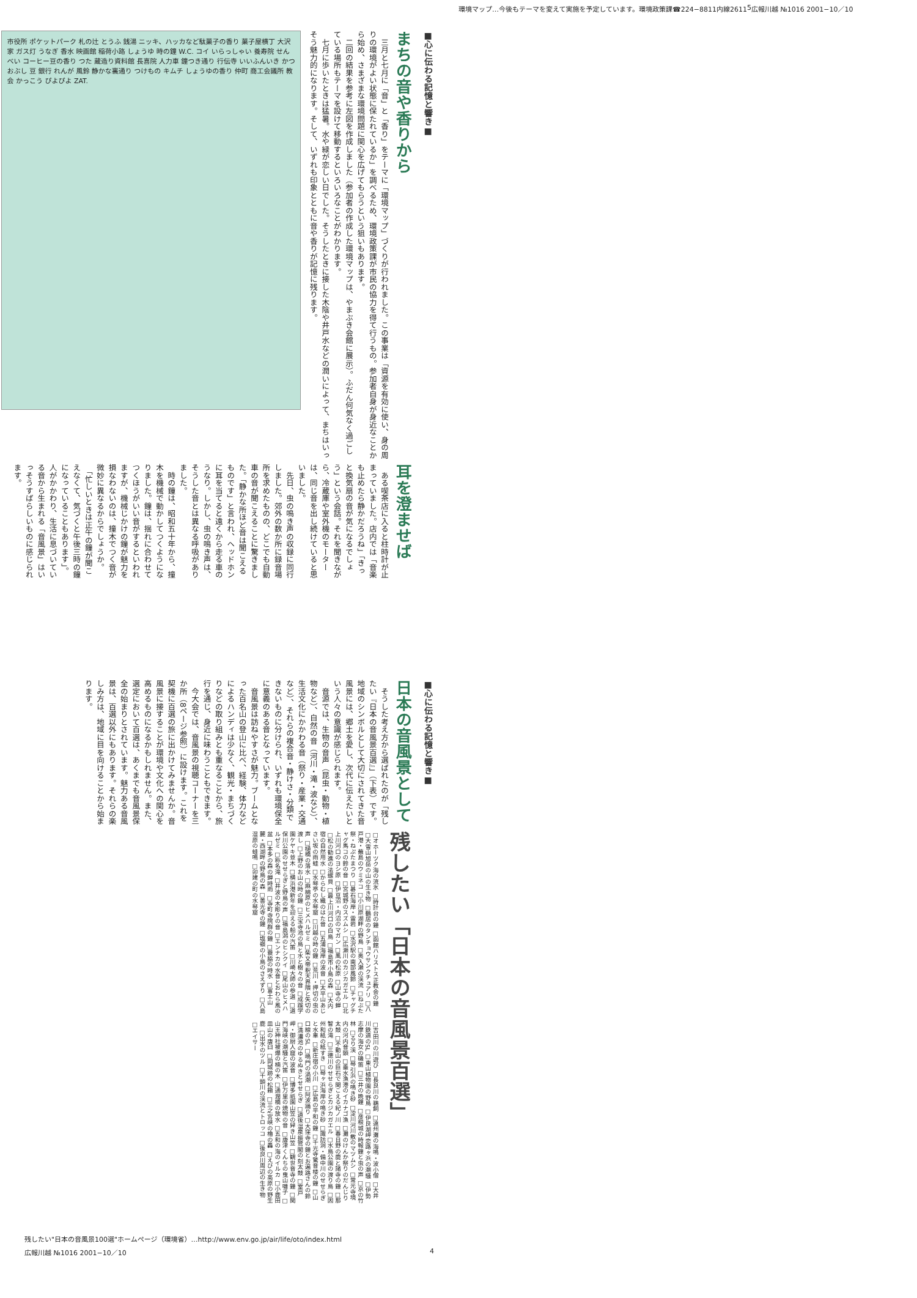■心に伝わる記憶と響き■
まちの音や香りから
　三月と七月に「音」と「香り」をテーマに「環境マップ」づくりが行われました。この事業は「資源を有効に使い、身の周りの環境がよい状態に保たれているか」を調べるため、環境政策課が市民の協力を得て行うもの。参加者自身が身近なことから始め、さまざまな環境問題に関心を広げてもらうという狙いもあります。
　二回の結果を参考に左図を作成しました（参加者の作成した環境マップは、やまぶき会館に展示）。ふだん何気なく過ごしている場所もテーマを設けて移動するといろいろなことがわかります。
　七月に歩いたときは猛暑。水や緑が恋しい日でした。そうしたときに接した木陰や井戸水などの潤いによって、まちはいっそう魅力的になります。そして、いずれも印象とともに音や香りが記憶に残ります。
市役所 ポケットパーク 札の辻 とうふ 銭湯 ニッキ、ハッカなど駄菓子の香り 菓子屋横丁 大沢家 ガス灯 うなぎ 香水 映画館 稲荷小路 しょうゆ 時の鐘 W.C. コイ いらっしゃい 養寿院 せんべい コーヒー豆の香り つた 蔵造り資料館 長喜院 人力車 鐘つき通り 行伝寺 いいふんいき かつおぶし 豆 銀行 れんが 風鈴 静かな裏通り つけもの キムチ しょうゆの香り 仲町 商工会議所 教会 かっこう ぴよぴよ ZAT.
耳を澄ませば
　ある喫茶店に入ると柱時計が止まっていました。店内では「音楽も止めたら静かだろうね」「きっと換気扇の音が気になるでしょう」という会話。それを聞きながら、冷蔵庫や室外機のモーターは、同じ音を出し続けていると思いました。
　先日、虫の鳴き声の収録に同行しました。郊外の数か所に録音場所を求めたものの、どこでも自動車の音が聞こえることに驚きました。「静かな所ほど音は聞こえるものです」と言われ、ヘッドホンに耳を当てると遠くから走る車のうなり。しかし、虫の鳴き声は、そうした音とは異なる呼吸がありました。
　時の鐘は、昭和五十年から、撞木を機械で動かしてつくようになりました。鐘は、揺れに合わせてつくほうがいい音がするといわれますが、機械じかけの鐘が魅力を損なわないのは、撞木でつく音が微妙に異なるからでしょうか。
　「忙しいときは正午の鐘が聞こえなくて、気づくと午後三時の鐘になっていることもあります」。人がかかわり、生活に息づいている音から生まれる「音風景」はいっそうすばらしいものに感じられます。
環境マップ…今後もテーマを変えて実施を予定しています。環境政策課☎224−8811内線2611
5 広報川越 №1016 2001−10／10
■心に伝わる記憶と響き■
日本の音風景として
　そうした考え方から選ばれたのが「残したい『日本の音風景百選』」（下表）です。地域のシンボルとして大切にされてきた音風景には、郷土を愛し、次代に伝えたいという人々の意識が感じられます。
　音源では、生物の音声（昆虫・動物・植物など）、自然の音（河川・滝・波など）、生活文化にかかわる音（祭り・産業・交通など）、それらの複合音・静けさ・分類できないものに分けられ、いずれも環境保全に意義のある音となっています。
　音風景は訪ねやすさが魅力。ブームとなった百名山の登山に比べ、経験、体力などによるハンディは少なく、観光・まちづくりなどの取り組みとも重なることから、旅行を通じ、身近に味わうこともできます。
　今大会では、音風景の視聴コーナーを三か所（8ページ参照）に設けます。これを契機に百選の旅に出かけてみませんか。音風景に接することが環境や文化への関心を高めるものになるかもしれません。また、選定において百選は、あくまでも音風景保全の始まりとされています。魅力ある音風景は、百選以外にもあります。それらの楽しみ方は、地域に目を向けることから始まります。
残したい「日本の音風景百選」
□オホーツク海の流氷 □時計台の鐘 □函館ハリストス正教会の鐘 □大雪山旭岳の山の生き物 □鶴居のタンチョウサンクチュアリ □八戸港・蕪島のウミネコ □小川原湖畔の野鳥 □奥入瀬の渓流 □ねぶた祭・ねぷたまつり □碁石海岸・雷岩 □水沢駅の南部風鈴 □チャグチャグ馬コの鈴の音 □宮城野のスズムシ □広瀬川のカジカガエル □北上川河口のヨシ原 □伊豆沼・内沼のマガン □風の松原 □山寺の蝉 □松の勧進の法螺貝 □最上川河口の白鳥 □福島市小鳥の森 □大内宿の自然用水 □からむし織のはた音 □五浦海岸の波音 □太平山あじさい坂の雨蛙 □水琴亭の水琴窟 □川越の時の鐘 □荒川・押切の虫の声 □樋橋の落水 □麻綿原のヒメハルゼミ □柴又帝釈天界隈と矢切の渡し □上野のお山の時の鐘 □三宝寺池の鳥と水と樹々の音 □成蹊学園ケヤキ並木 □横浜港新年を迎える船の汽笛 □川崎大師の参道 □道保川公園のせせらぎと野鳥の声 □福島潟のヒシクイ □尾山のヒメハルゼミ □称名滝 □井波の木彫りの音 □エンナカの水音とおわら風の盆 □本多の森の蝉時雨 □寺町寺院群の鐘 □蓑脇の時水 □富士山麓・西湖畔の野鳥の森 □善光寺の鐘 □塩嶺の小鳥のさえずり □八島湿原の蛙鳴 □卯建の町の水琴窟
□吉田川の川遊び □長良川の鵜飼 □遠州灘の海鳴・波小僧 □大井川鉄道のSL □東山植物園の野鳥 □伊良湖岬恋路ヶ浜の潮騒 □伊勢志摩の海女の磯笛 □三井の晩鐘 □彦根城の時報鐘と虫の声 □京の竹林 □るり渓 □琴引浜の鳴き砂 □淀川河川敷のマツムシ □常光寺境内の河内音頭 □垂水漁港のイカナゴ漁 □灘のけんか祭りのだんじり太鼓 □不動山の巨石で聞こえる紀ノ川 □春日野の鹿と諸寺の鐘 □那智の滝 □三徳川のせせらぎとカジカガエル □水鳥公園の渡り鳥 □因州和紙の紙すき □琴ヶ浜海岸の鳴き砂 □諏訪洞・備中川のせせらぎと水車 □新庄宿の小川 □広島の平和の鐘 □千光寺驚音楼の鐘 □山口線のSL □鳴門の渦潮 □阿波踊り □大窪寺の鐘とお遍路さんの鈴 □満濃池のゆるぬきとせせらぎ □道後温泉振鷺閣の刻太鼓 □室戸岬・御厨人窟の波音 □博多祇園山笠の舁き山笠 □観世音寺の鐘 □関門海峡の潮騒と汽笛 □伊万里の焼物の音 □唐津くんちの曳山囃子 □山王神社被爆の楠の木 □通潤橋の放水 □五和の海のイルカ □小鹿田皿山の唐臼 □岡城跡の松籟 □三之宮峡の櫓の轟 □えびの高原の野生鹿 □出水のツル □千頭川の渓流とトロッコ □後良川周辺の生き物 □エイサー
残したい"日本の音風景100選"ホームページ（環境省）…http://www.env.go.jp/air/life/oto/index.html
広報川越 №1016 2001−10／10 4